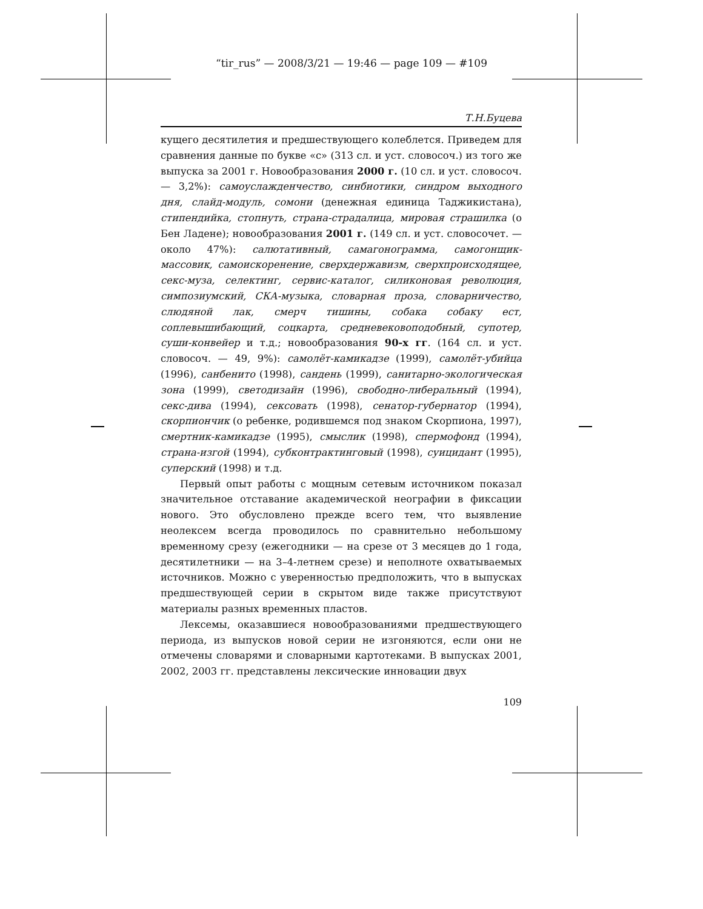“tir_rus” — 2008/3/21 — 19:46 — page 109 — #109
Т.Н.Буцева
кущего десятилетия и предшествующего колеблется. Приведем для сравнения данные по букве «с» (313 сл. и уст. словосоч.) из того же выпуска за 2001 г. Новообразования 2000 г. (10 сл. и уст. словосоч. — 3,2%): самоуслажденчество, синбиотики, синдром выходного дня, слайд-модуль, сомони (денежная единица Таджикистана), стипендийка, стопнуть, страна-страдалица, мировая страшилка (о Бен Ладене); новообразования 2001 г. (149 сл. и уст. словосочет. — около 47%): салютативный, самагонограмма, самогонщик-массовик, самоискоренение, сверхдержавизм, сверхпроисходящее, секс-муза, селектинг, сервис-каталог, силиконовая революция, симпозиумский, СКА-музыка, словарная проза, словарничество, слюдяной лак, смерч тишины, собака собаку ест, соплевышибающий, соцкарта, средневековоподобный, супотер, суши-конвейер и т.д.; новообразования 90-х гг. (164 сл. и уст. словосоч. — 49, 9%): самолёт-камикадзе (1999), самолёт-убийца (1996), санбенито (1998), сандень (1999), санитарно-экологическая зона (1999), светодизайн (1996), свободно-либеральный (1994), секс-дива (1994), сексовать (1998), сенатор-губернатор (1994), скорпиончик (о ребенке, родившемся под знаком Скорпиона, 1997), смертник-камикадзе (1995), смыслик (1998), спермофонд (1994), страна-изгой (1994), субконтрактинговый (1998), суицидант (1995), суперский (1998) и т.д.
Первый опыт работы с мощным сетевым источником показал значительное отставание академической неографии в фиксации нового. Это обусловлено прежде всего тем, что выявление неолексем всегда проводилось по сравнительно небольшому временному срезу (ежегодники — на срезе от 3 месяцев до 1 года, десятилетники — на 3–4-летнем срезе) и неполноте охватываемых источников. Можно с уверенностью предположить, что в выпусках предшествующей серии в скрытом виде также присутствуют материалы разных временных пластов.
Лексемы, оказавшиеся новообразованиями предшествующего периода, из выпусков новой серии не изгоняются, если они не отмечены словарями и словарными картотеками. В выпусках 2001, 2002, 2003 гг. представлены лексические инновации двух
109